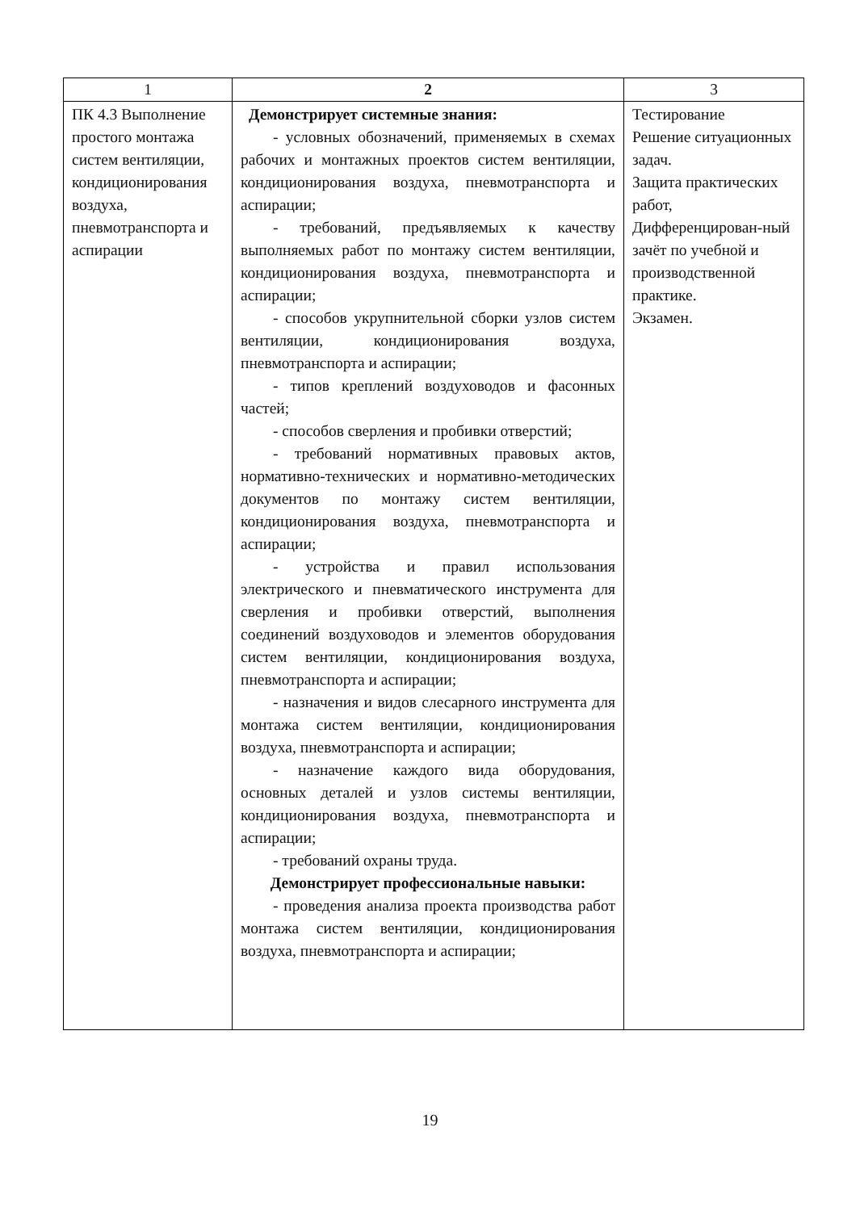| 1 | 2 | 3 |
| --- | --- | --- |
| ПК 4.3 Выполнение простого монтажа систем вентиляции, кондиционирования воздуха, пневмотранспорта и аспирации | Демонстрирует системные знания: - условных обозначений, применяемых в схемах рабочих и монтажных проектов систем вентиляции, кондиционирования воздуха, пневмотранспорта и аспирации; - требований, предъявляемых к качеству выполняемых работ по монтажу систем вентиляции, кондиционирования воздуха, пневмотранспорта и аспирации; - способов укрупнительной сборки узлов систем вентиляции, кондиционирования воздуха, пневмотранспорта и аспирации; - типов креплений воздуховодов и фасонных частей; - способов сверления и пробивки отверстий; - требований нормативных правовых актов, нормативно-технических и нормативно-методических документов по монтажу систем вентиляции, кондиционирования воздуха, пневмотранспорта и аспирации; - устройства и правил использования электрического и пневматического инструмента для сверления и пробивки отверстий, выполнения соединений воздуховодов и элементов оборудования систем вентиляции, кондиционирования воздуха, пневмотранспорта и аспирации; - назначения и видов слесарного инструмента для монтажа систем вентиляции, кондиционирования воздуха, пневмотранспорта и аспирации; - назначение каждого вида оборудования, основных деталей и узлов системы вентиляции, кондиционирования воздуха, пневмотранспорта и аспирации; - требований охраны труда. Демонстрирует профессиональные навыки: - проведения анализа проекта производства работ монтажа систем вентиляции, кондиционирования воздуха, пневмотранспорта и аспирации; | Тестирование Решение ситуационных задач. Защита практических работ, Дифференцирован-ный зачёт по учебной и производственной практике. Экзамен. |
19